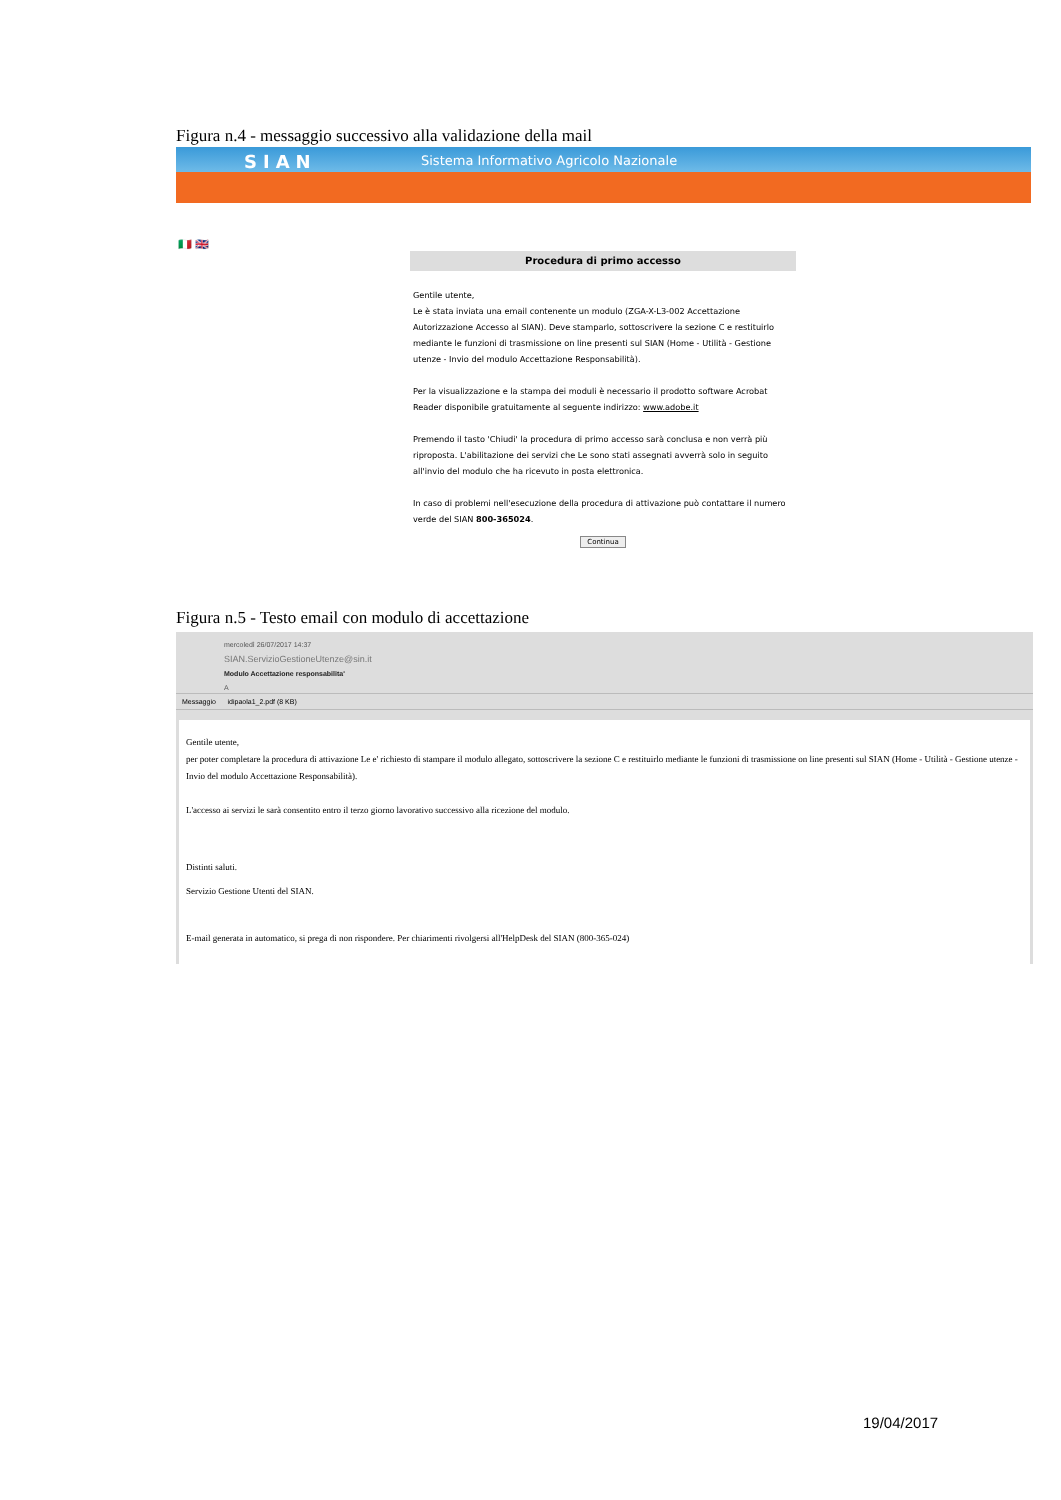Figura n.4 - messaggio successivo alla validazione della mail
SIAN Sistema Informativo Agricolo Nazionale
🇮🇹 🇬🇧
Procedura di primo accesso
Gentile utente,
Le è stata inviata una email contenente un modulo (ZGA-X-L3-002 Accettazione Autorizzazione Accesso al SIAN). Deve stamparlo, sottoscrivere la sezione C e restituirlo mediante le funzioni di trasmissione on line presenti sul SIAN (Home - Utilità - Gestione utenze - Invio del modulo Accettazione Responsabilità).
Per la visualizzazione e la stampa dei moduli è necessario il prodotto software Acrobat Reader disponibile gratuitamente al seguente indirizzo: www.adobe.it
Premendo il tasto 'Chiudi' la procedura di primo accesso sarà conclusa e non verrà più riproposta. L'abilitazione dei servizi che Le sono stati assegnati avverrà solo in seguito all'invio del modulo che ha ricevuto in posta elettronica.
In caso di problemi nell'esecuzione della procedura di attivazione può contattare il numero verde del SIAN 800-365024.
Continua
Figura n.5 - Testo email con modulo di accettazione
mercoledì 26/07/2017 14:37
SIAN.ServizioGestioneUtenze@sin.it
Modulo Accettazione responsabilita'
A
Messaggio idipaola1_2.pdf (8 KB)
Gentile utente,
per poter completare la procedura di attivazione Le e' richiesto di stampare il modulo allegato, sottoscrivere la sezione C e restituirlo mediante le funzioni di trasmissione on line presenti sul SIAN (Home - Utilità - Gestione utenze - Invio del modulo Accettazione Responsabilità).
L'accesso ai servizi le sarà consentito entro il terzo giorno lavorativo successivo alla ricezione del modulo.
Distinti saluti.
Servizio Gestione Utenti del SIAN.
E-mail generata in automatico, si prega di non rispondere. Per chiarimenti rivolgersi all'HelpDesk del SIAN (800-365-024)
19/04/2017